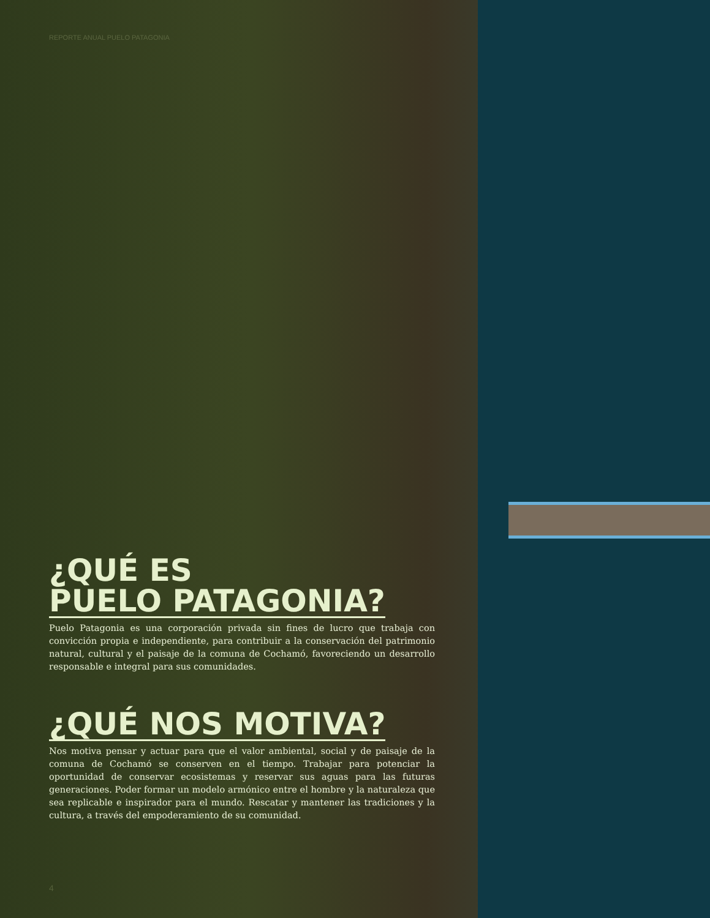REPORTE ANUAL PUELO PATAGONIA
¿QUÉ ES
PUELO PATAGONIA?
Puelo Patagonia es una corporación privada sin fines de lucro que trabaja con convicción propia e independiente, para contribuir a la conservación del patrimonio natural, cultural y el paisaje de la comuna de Cochamó, favoreciendo un desarrollo responsable e integral para sus comunidades.
¿QUÉ NOS MOTIVA?
Nos motiva pensar y actuar para que el valor ambiental, social y de paisaje de la comuna de Cochamó se conserven en el tiempo. Trabajar para potenciar la oportunidad de conservar ecosistemas y reservar sus aguas para las futuras generaciones. Poder formar un modelo armónico entre el hombre y la naturaleza que sea replicable e inspirador para el mundo. Rescatar y mantener las tradiciones y la cultura, a través del empoderamiento de su comunidad.
4